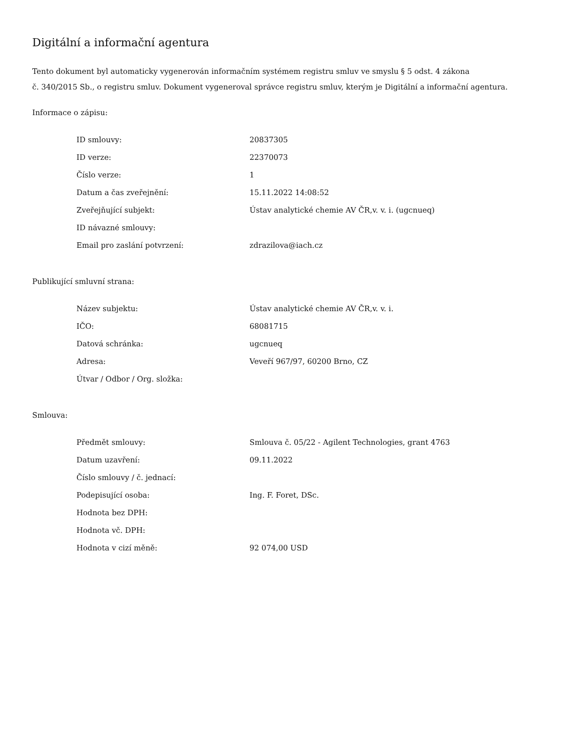Digitální a informační agentura
Tento dokument byl automaticky vygenerován informačním systémem registru smluv ve smyslu § 5 odst. 4 zákona
č. 340/2015 Sb., o registru smluv. Dokument vygeneroval správce registru smluv, kterým je Digitální a informační agentura.
Informace o zápisu:
| ID smlouvy: | 20837305 |
| ID verze: | 22370073 |
| Číslo verze: | 1 |
| Datum a čas zveřejnění: | 15.11.2022 14:08:52 |
| Zveřejňující subjekt: | Ústav analytické chemie AV ČR,v. v. i. (ugcnueq) |
| ID návazné smlouvy: | |
| Email pro zaslání potvrzení: | zdrazilova@iach.cz |
Publikující smluvní strana:
| Název subjektu: | Ústav analytické chemie AV ČR,v. v. i. |
| IČO: | 68081715 |
| Datová schránka: | ugcnueq |
| Adresa: | Veveří 967/97, 60200 Brno, CZ |
| Útvar / Odbor / Org. složka: | |
Smlouva:
| Předmět smlouvy: | Smlouva č. 05/22 - Agilent Technologies, grant 4763 |
| Datum uzavření: | 09.11.2022 |
| Číslo smlouvy / č. jednací: | |
| Podepisující osoba: | Ing. F. Foret, DSc. |
| Hodnota bez DPH: | |
| Hodnota vč. DPH: | |
| Hodnota v cizí měně: | 92 074,00 USD |